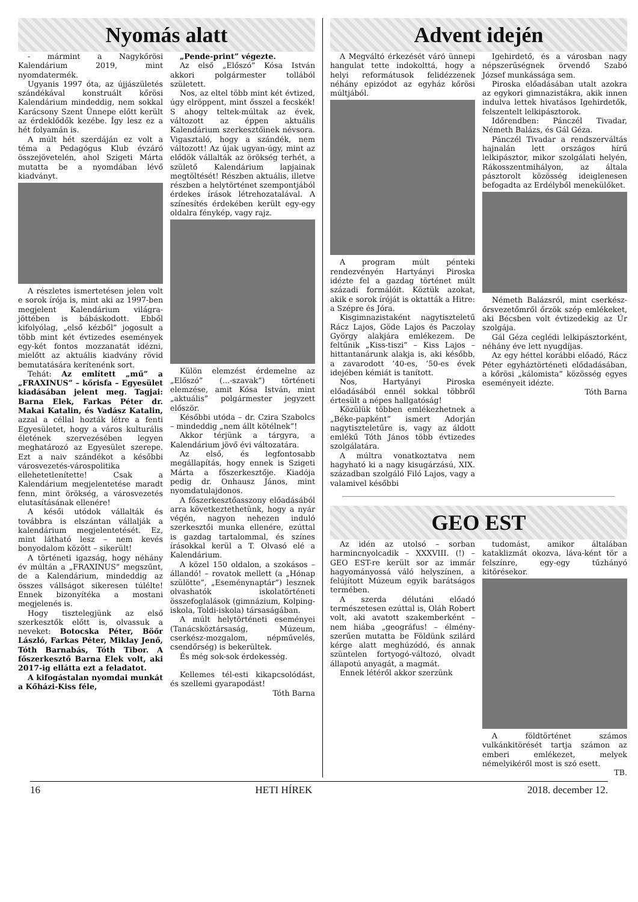Nyomás alatt
- mármint a Nagykőrösi Kalendárium 2019, mint nyomdatermék.
Ugyanis 1997 óta, az újjászületés szándékával konstruált kőrösi Kalendárium mindeddig, nem sokkal Karácsony Szent Ünnepe előtt került az érdeklődők kezébe. Így lesz ez a hét folyamán is.
A múlt hét szerdáján ez volt a téma a Pedagógus Klub évzáró összejövetelén, ahol Szigeti Márta mutatta be a nyomdában lévő kiadványt.
A részletes ismertetésen jelen volt e sorok írója is, mint aki az 1997-ben megjelent Kalendárium világra-jöttében is bábáskodott. Ebből kifolyólag, „első kézből” jogosult a több mint két évtizedes események egy-két fontos mozzanatát idézni, mielőtt az aktuális kiadvány rövid bemutatására kerítenénk sort.
Tehát: Az említett „mű” a „FRAXINUS” – kőrisfa – Egyesület kiadásában jelent meg. Tagjai: Barna Elek, Farkas Péter dr. Makai Katalin, és Vadász Katalin, azzal a céllal hozták létre a fenti Egyesületet, hogy a város kulturális életének szervezésében legyen meghatározó az Egyesület szerepe. Ezt a naiv szándékot a későbbi városvezetés-várospolitika ellehetetlenítette! Csak a Kalendárium megjelentetése maradt fenn, mint örökség, a városvezetés elutasításának ellenére!
A késői utódok vállalták és továbbra is elszántan vállalják a kalendárium megjelentetését. Ez, mint látható lesz – nem kevés bonyodalom között – sikerült!
A történeti igazság, hogy néhány év múltán a „FRAXINUS” megszűnt, de a Kalendárium, mindeddig az összes vállságot sikeresen túlélte! Ennek bizonyítéka a mostani megjelenés is.
Hogy tisztelegjünk az első szerkesztők előtt is, olvassuk a neveket: Botocska Péter, Böőr László, Farkas Péter, Miklay Jenő, Tóth Barnabás, Tóth Tibor. A főszerkesztő Barna Elek volt, aki 2017-ig ellátta ezt a feladatot.
A kifogástalan nyomdai munkát a Kőházi-Kiss féle,
„Pende-print” végezte.
Az első „Előszó” Kósa István akkori polgármester tollából született.
Nos, az eltel több mint két évtized, úgy elröppent, mint ősszel a fecskék! S ahogy teltek-múltak az évek, változott az éppen aktuális Kalendárium szerkesztőinek névsora. Vigasztaló, hogy a szándék, nem változott! Az újak ugyan-úgy, mint az elődök vállalták az örökség terhét, a születő Kalendárium lapjainak megtöltését! Részben aktuális, illetve részben a helytörténet szempontjából érdekes írások létrehozatalával. A színesítés érdekében került egy-egy oldalra fénykép, vagy rajz.
Külön elemzést érdemelne az „Előszó” (...-szavak”) történeti elemzése, amit Kósa István, mint „aktuális” polgármester jegyzett először.
Későbbi utóda – dr. Czira Szabolcs – mindeddig „nem állt kötélnek”!
Akkor térjünk a tárgyra, a Kalendárium jövő évi változatára.
Az első, és legfontosabb megállapítás, hogy ennek is Szigeti Márta a főszerkesztője. Kiadója pedig dr. Onhausz János, mint nyomdatulajdonos.
A főszerkesztőasszony előadásából arra következtethetünk, hogy a nyár végén, nagyon nehezen induló szerkesztői munka ellenére, ezúttal is gazdag tartalommal, és színes írásokkal kerül a T. Olvasó elé a Kalendárium.
A közel 150 oldalon, a szokásos – állandó! – rovatok mellett (a „Hónap szülötte”, „Eseménynaptár”) lesznek olvashatók iskolatörténeti összefoglalások (gimnázium, Kolping-iskola, Toldi-iskola) társaságában.
A múlt helytörténeti eseményei (Tanácsköztársaság, Múzeum, cserkész-mozgalom, népművelés, csendőrség) is bekerültek.
És még sok-sok érdekesség.
Kellemes tél-esti kikapcsolódást, és szellemi gyarapodást!
Tóth Barna
Advent idején
A Megváltó érkezését váró ünnepi hangulat tette indokolttá, hogy a helyi reformátusok felidézzenek néhány epizódot az egyház kőrösi múltjából.
A program múlt pénteki rendezvényén Hartyányi Piroska idézte fel a gazdag történet múlt századi formálóit. Köztük azokat, akik e sorok íróját is oktatták a Hitre: a Szépre és Jóra.
Kisgimnazistaként nagytiszteletű Rácz Lajos, Göde Lajos és Paczolay György alakjára emlékezem. De feltűnik „Kiss-tiszi” – Kiss Lajos – hittantanárunk alakja is, aki később, a zavarodott ’40-es, ’50-es évek idejében kémiát is tanított.
Nos, Hartyányi Piroska előadásából ennél sokkal többről értesült a népes hallgatóság!
Közülük többen emlékezhetnek a „Béke-papként” ismert Adorján nagytiszteletűre is, vagy az áldott emlékű Tóth János több évtizedes szolgálatára.
A múltra vonatkoztatva nem hagyható ki a nagy kisugárzású, XIX. században szolgáló Filó Lajos, vagy a valamivel későbbi
Igehirdető, és a városban nagy népszerűségnek örvendő Szabó József munkássága sem.
Piroska előadásában utalt azokra az egykori gimnazistákra, akik innen indulva lettek hivatásos Igehirdetők, felszentelt lelkipásztorok.
Időrendben: Pánczél Tivadar, Németh Balázs, és Gál Géza.
Pánczél Tivadar a rendszerváltás hajnalán lett országos hírű lelkipásztor, mikor szolgálati helyén, Rákosszentmihályon, az általa pásztorolt közösség ideiglenesen befogadta az Erdélyből menekülőket.
Németh Balázsról, mint cserkész-őrsvezetőmről őrzök szép emlékeket, aki Bécsben volt évtizedekig az Úr szolgája.
Gál Géza ceglédi lelkipásztorként, néhány éve lett nyugdíjas.
Az egy héttel korábbi előadó, Rácz Péter egyháztörténeti elődadásában, a kőrösi „kálomista” közösség egyes eseményeit idézte.
Tóth Barna
GEO EST
Az idén az utolsó – sorban harmincnyolcadik – XXXVIII. (!) – GEO EST-re került sor az immár hagyományossá váló helyszínen, a felújított Múzeum egyik barátságos termében.
A szerda délutáni előadó természetesen ezúttal is, Oláh Robert volt, aki avatott szakemberként – nem hiába „geográfus! – élmény-szerűen mutatta be Földünk szilárd kérge alatt meghúzódó, és annak szüntelen fortyogó-változó, olvadt állapotú anyagát, a magmát.
Ennek létéről akkor szerzünk
tudomást, amikor általában kataklizmát okozva, láva-ként tör a felszínre, egy-egy tűzhányó kitörésekor.
A földtörténet számos vulkánkitörését tartja számon az emberi emlékezet, melyek némelyikéről most is szó esett.
TB.
16 HETI HÍREK 2018. december 12.